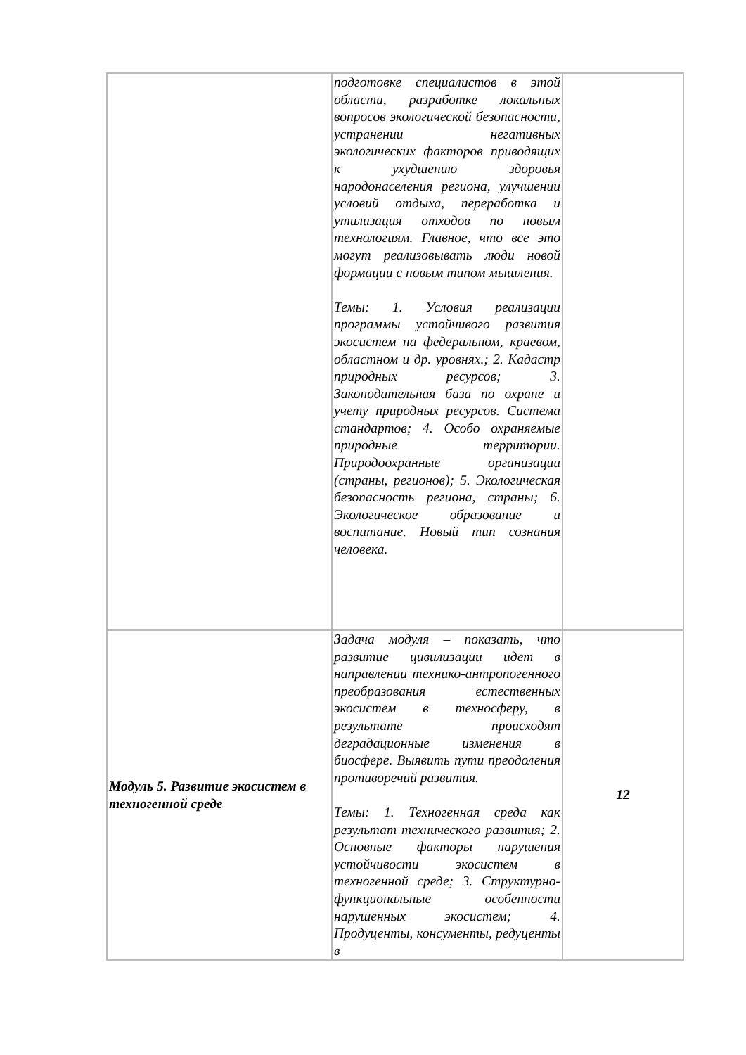| | подготовке специалистов в этой области, разработке локальных вопросов экологической безопасности, устранении негативных экологических факторов приводящих к ухудшению здоровья народонаселения региона, улучшении условий отдыха, переработка и утилизация отходов по новым технологиям. Главное, что все это могут реализовывать люди новой формации с новым типом мышления. Темы: 1. Условия реализации программы устойчивого развития экосистем на федеральном, краевом, областном и др. уровнях.; 2. Кадастр природных ресурсов; 3. Законодательная база по охране и учету природных ресурсов. Система стандартов; 4. Особо охраняемые природные территории. Природоохранные организации (страны, регионов); 5. Экологическая безопасность региона, страны; 6. Экологическое образование и воспитание. Новый тип сознания человека. | |
| Модуль 5. Развитие экосистем в техногенной среде | Задача модуля – показать, что развитие цивилизации идет в направлении технико-антропогенного преобразования естественных экосистем в техносферу, в результате происходят деградационные изменения в биосфере. Выявить пути преодоления противоречий развития. Темы: 1. Техногенная среда как результат технического развития; 2. Основные факторы нарушения устойчивости экосистем в техногенной среде; 3. Структурно-функциональные особенности нарушенных экосистем; 4. Продуценты, консументы, редуценты в | 12 |